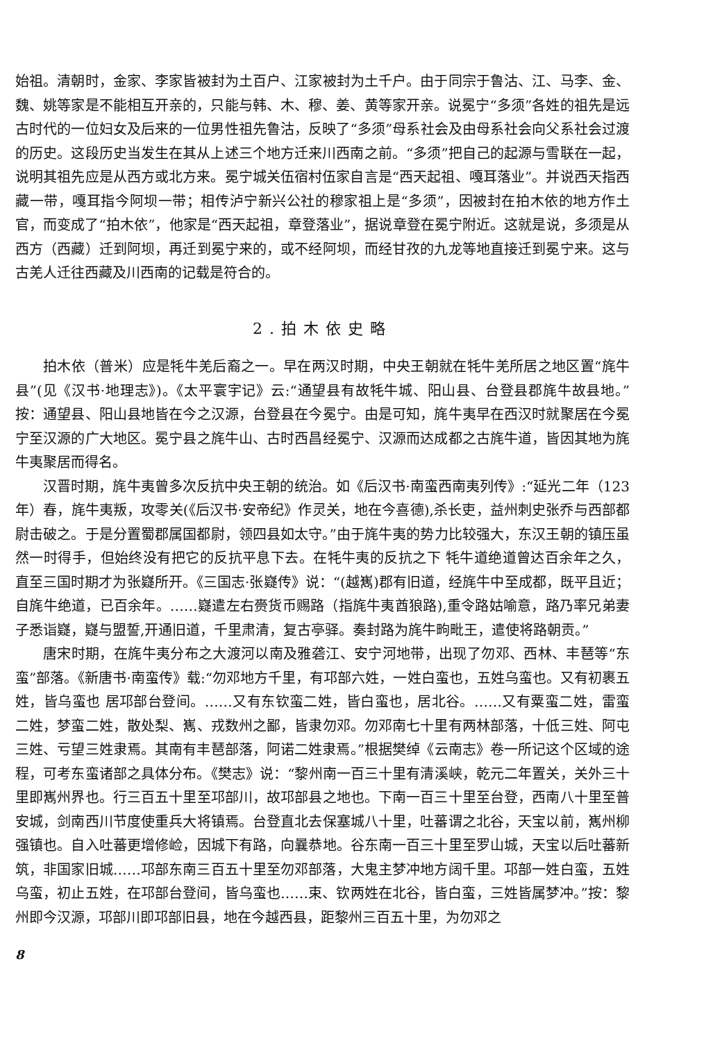始祖。清朝时，金家、李家皆被封为土百户、江家被封为土千户。由于同宗于鲁沽、江、马李、金、魏、姚等家是不能相互开亲的，只能与韩、木、穆、姜、黄等家开亲。说冕宁“多须”各姓的祖先是远古时代的一位妇女及后来的一位男性祖先鲁沽，反映了“多须”母系社会及由母系社会向父系社会过渡的历史。这段历史当发生在其从上述三个地方迁来川西南之前。“多须”把自己的起源与雪联在一起，说明其祖先应是从西方或北方来。冕宁城关伍宿村伍家自言是“西天起祖、嘎耳落业”。并说西天指西藏一带，嘎耳指今阿坝一带；相传泸宁新兴公社的穆家祖上是“多须”，因被封在拍木依的地方作土官，而变成了“拍木依”，他家是“西天起祖，章登落业”，据说章登在冕宁附近。这就是说，多须是从西方（西藏）迁到阿坝，再迁到冕宁来的，或不经阿坝，而经甘孜的九龙等地直接迁到冕宁来。这与古羌人迁往西藏及川西南的记载是符合的。
2.拍木依史略
拍木依（普米）应是牦牛羌后裔之一。早在两汉时期，中央王朝就在牦牛羌所居之地区置“旄牛县”(见《汉书·地理志》)。《太平寰宇记》云:“通望县有故牦牛城、阳山县、台登县郡旄牛故县地。”按：通望县、阳山县地皆在今之汉源，台登县在今冕宁。由是可知，旄牛夷早在西汉时就聚居在今冕宁至汉源的广大地区。冕宁县之旄牛山、古时西昌经冕宁、汉源而达成都之古旄牛道，皆因其地为旄牛夷聚居而得名。
汉晋时期，旄牛夷曾多次反抗中央王朝的统治。如《后汉书·南蛮西南夷列传》:“延光二年（123年）春，旄牛夷叛，攻零关(《后汉书·安帝纪》作灵关，地在今喜德),杀长吏，益州刺史张乔与西部都尉击破之。于是分置蜀郡属国都尉，领四县如太守。”由于旄牛夷的势力比较强大，东汉王朝的镇压虽然一时得手，但始终没有把它的反抗平息下去。在牦牛夷的反抗之下 牦牛道绝道曾达百余年之久，直至三国时期才为张嶷所开。《三国志·张嶷传》说：“(越嶲)郡有旧道，经旄牛中至成都，既平且近；自旄牛绝道，已百余年。……嶷遣左右赍货币赐路（指旄牛夷酋狼路),重令路姑喻意，路乃率兄弟妻子悉诣嶷，嶷与盟誓,开通旧道，千里肃清，复古亭驿。奏封路为旄牛㽛毗王，遣使将路朝贡。”
唐宋时期，在旄牛夷分布之大渡河以南及雅砻江、安宁河地带，出现了勿邓、西林、丰琶等“东蛮”部落。《新唐书·南蛮传》载:“勿邓地方千里，有邛部六姓，一姓白蛮也，五姓乌蛮也。又有初裹五姓，皆乌蛮也 居邛部台登间。……又有东钦蛮二姓，皆白蛮也，居北谷。……又有粟蛮二姓，雷蛮二姓，梦蛮二姓，散处梨、嶲、戎数州之鄙，皆隶勿邓。勿邓南七十里有两林部落，十低三姓、阿屯三姓、亏望三姓隶焉。其南有丰琶部落，阿诺二姓隶焉。”根据樊绰《云南志》卷一所记这个区域的途程，可考东蛮诸部之具体分布。《樊志》说：“黎州南一百三十里有清溪峡，乾元二年置关，关外三十里即嶲州界也。行三百五十里至邛部川，故邛部县之地也。下南一百三十里至台登，西南八十里至普安城，剑南西川节度使重兵大将镇焉。台登直北去保塞城八十里，吐蕃谓之北谷，天宝以前，嶲州柳强镇也。自入吐蕃更增修崄，因城下有路，向曩恭地。谷东南一百三十里至罗山城，天宝以后吐蕃新筑，非国家旧城……邛部东南三百五十里至勿邓部落，大鬼主梦冲地方阔千里。邛部一姓白蛮，五姓乌蛮，初止五姓，在邛部台登间，皆乌蛮也……束、钦两姓在北谷，皆白蛮，三姓皆属梦冲。”按：黎州即今汉源，邛部川即邛部旧县，地在今越西县，距黎州三百五十里，为勿邓之
8